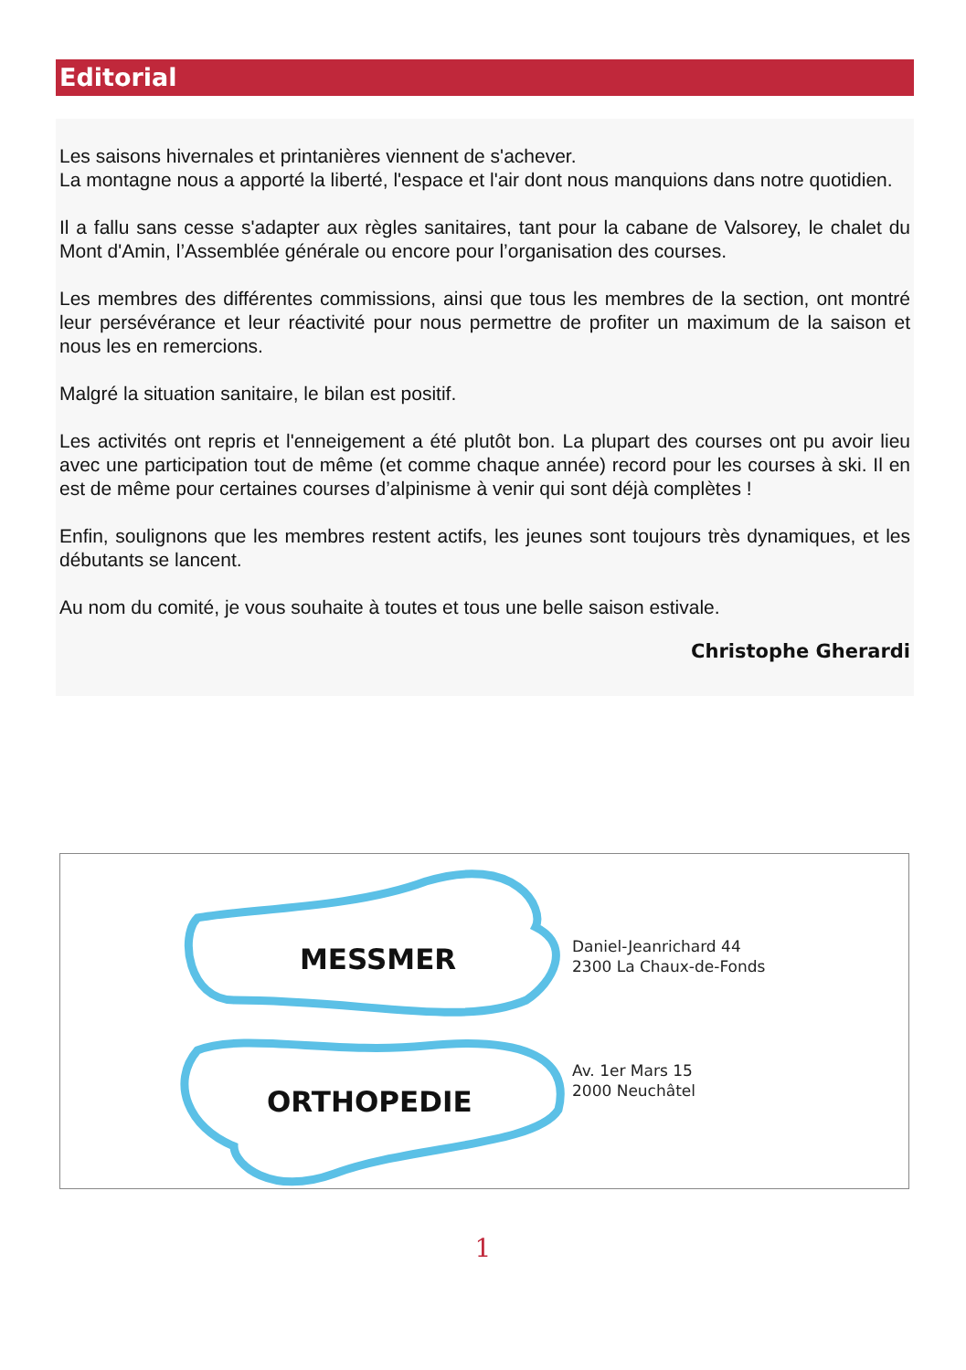Editorial
Les saisons hivernales et printanières viennent de s'achever.
La montagne nous a apporté la liberté, l'espace et l'air dont nous manquions dans notre quotidien.
Il a fallu sans cesse s'adapter aux règles sanitaires, tant pour la cabane de Valsorey, le chalet du Mont d'Amin, l’Assemblée générale ou encore pour l’organisation des courses.
Les membres des différentes commissions, ainsi que tous les membres de la section, ont montré leur persévérance et leur réactivité pour nous permettre de profiter un maximum de la saison et nous les en remercions.
Malgré la situation sanitaire, le bilan est positif.
Les activités ont repris et l'enneigement a été plutôt bon. La plupart des courses ont pu avoir lieu avec une participation tout de même (et comme chaque année) record pour les courses à ski. Il en est de même pour certaines courses d’alpinisme à venir qui sont déjà complètes !
Enfin, soulignons que les membres restent actifs, les jeunes sont toujours très dynamiques, et les débutants se lancent.
Au nom du comité, je vous souhaite à toutes et tous une belle saison estivale.
Christophe Gherardi
MESSMER
ORTHOPEDIE
Daniel-Jeanrichard 44
2300 La Chaux-de-Fonds
Av. 1er Mars 15
2000 Neuchâtel
1